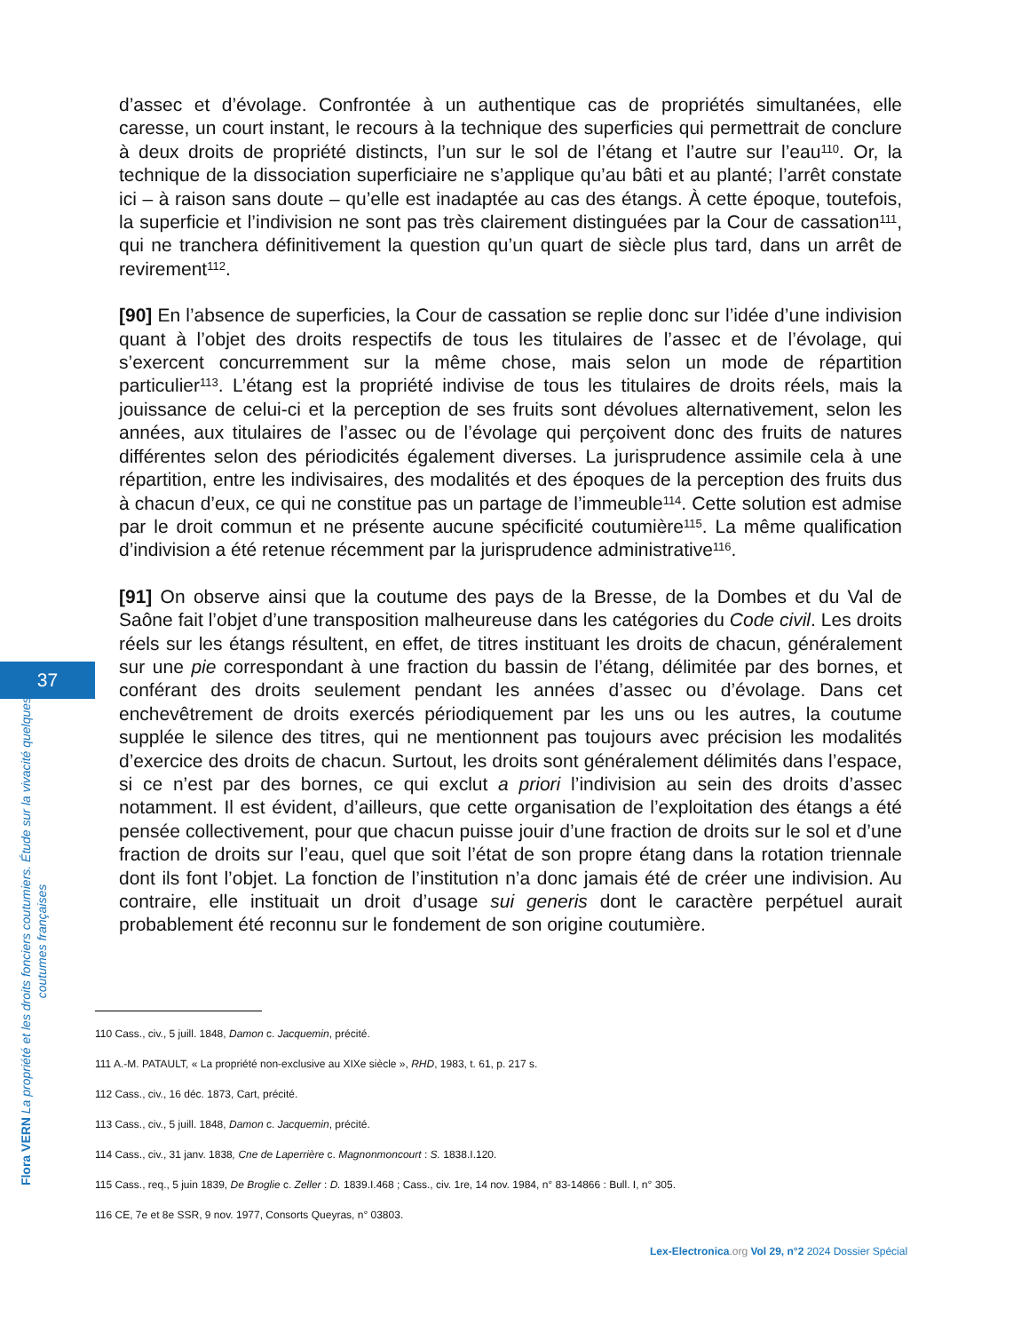d’assec et d’évolage. Confrontée à un authentique cas de propriétés simultanées, elle caresse, un court instant, le recours à la technique des superficies qui permettrait de conclure à deux droits de propriété distincts, l’un sur le sol de l’étang et l’autre sur l’eau<sup>110</sup>. Or, la technique de la dissociation superficiaire ne s’applique qu’au bâti et au planté; l’arrêt constate ici – à raison sans doute – qu’elle est inadaptée au cas des étangs. À cette époque, toutefois, la superficie et l’indivision ne sont pas très clairement distinguées par la Cour de cassation<sup>111</sup>, qui ne tranchera définitivement la question qu’un quart de siècle plus tard, dans un arrêt de revirement<sup>112</sup>.
[90] En l’absence de superficies, la Cour de cassation se replie donc sur l’idée d’une indivision quant à l’objet des droits respectifs de tous les titulaires de l’assec et de l’évolage, qui s’exercent concurremment sur la même chose, mais selon un mode de répartition particulier<sup>113</sup>. L’étang est la propriété indivise de tous les titulaires de droits réels, mais la jouissance de celui-ci et la perception de ses fruits sont dévolues alternativement, selon les années, aux titulaires de l’assec ou de l’évolage qui perçoivent donc des fruits de natures différentes selon des périodicités également diverses. La jurisprudence assimile cela à une répartition, entre les indivisaires, des modalités et des époques de la perception des fruits dus à chacun d’eux, ce qui ne constitue pas un partage de l’immeuble<sup>114</sup>. Cette solution est admise par le droit commun et ne présente aucune spécificité coutumière<sup>115</sup>. La même qualification d’indivision a été retenue récemment par la jurisprudence administrative<sup>116</sup>.
[91] On observe ainsi que la coutume des pays de la Bresse, de la Dombes et du Val de Saône fait l’objet d’une transposition malheureuse dans les catégories du Code civil. Les droits réels sur les étangs résultent, en effet, de titres instituant les droits de chacun, généralement sur une pie correspondant à une fraction du bassin de l’étang, délimitée par des bornes, et conférant des droits seulement pendant les années d’assec ou d’évolage. Dans cet enchevêtrement de droits exercés périodiquement par les uns ou les autres, la coutume supplée le silence des titres, qui ne mentionnent pas toujours avec précision les modalités d’exercice des droits de chacun. Surtout, les droits sont généralement délimités dans l’espace, si ce n’est par des bornes, ce qui exclut a priori l’indivision au sein des droits d’assec notamment. Il est évident, d’ailleurs, que cette organisation de l’exploitation des étangs a été pensée collectivement, pour que chacun puisse jouir d’une fraction de droits sur le sol et d’une fraction de droits sur l’eau, quel que soit l’état de son propre étang dans la rotation triennale dont ils font l’objet. La fonction de l’institution n’a donc jamais été de créer une indivision. Au contraire, elle instituait un droit d’usage sui generis dont le caractère perpétuel aurait probablement été reconnu sur le fondement de son origine coutumière.
37
Flora VERN La propriété et les droits fonciers coutumiers. Étude sur la vivacité quelques coutumes françaises
110 Cass., civ., 5 juill. 1848, Damon c. Jacquemin, précité.
111 A.-M. PATAULT, « La propriété non-exclusive au XIXe siècle », RHD, 1983, t. 61, p. 217 s.
112 Cass., civ., 16 déc. 1873, Cart, précité.
113 Cass., civ., 5 juill. 1848, Damon c. Jacquemin, précité.
114 Cass., civ., 31 janv. 1838, Cne de Laperrière c. Magnonmoncourt : S. 1838.I.120.
115 Cass., req., 5 juin 1839, De Broglie c. Zeller : D. 1839.I.468 ; Cass., civ. 1re, 14 nov. 1984, n° 83-14866 : Bull. I, n° 305.
116 CE, 7e et 8e SSR, 9 nov. 1977, Consorts Queyras, n° 03803.
Lex-Electronica.org Vol 29, n°2 2024 Dossier Spécial